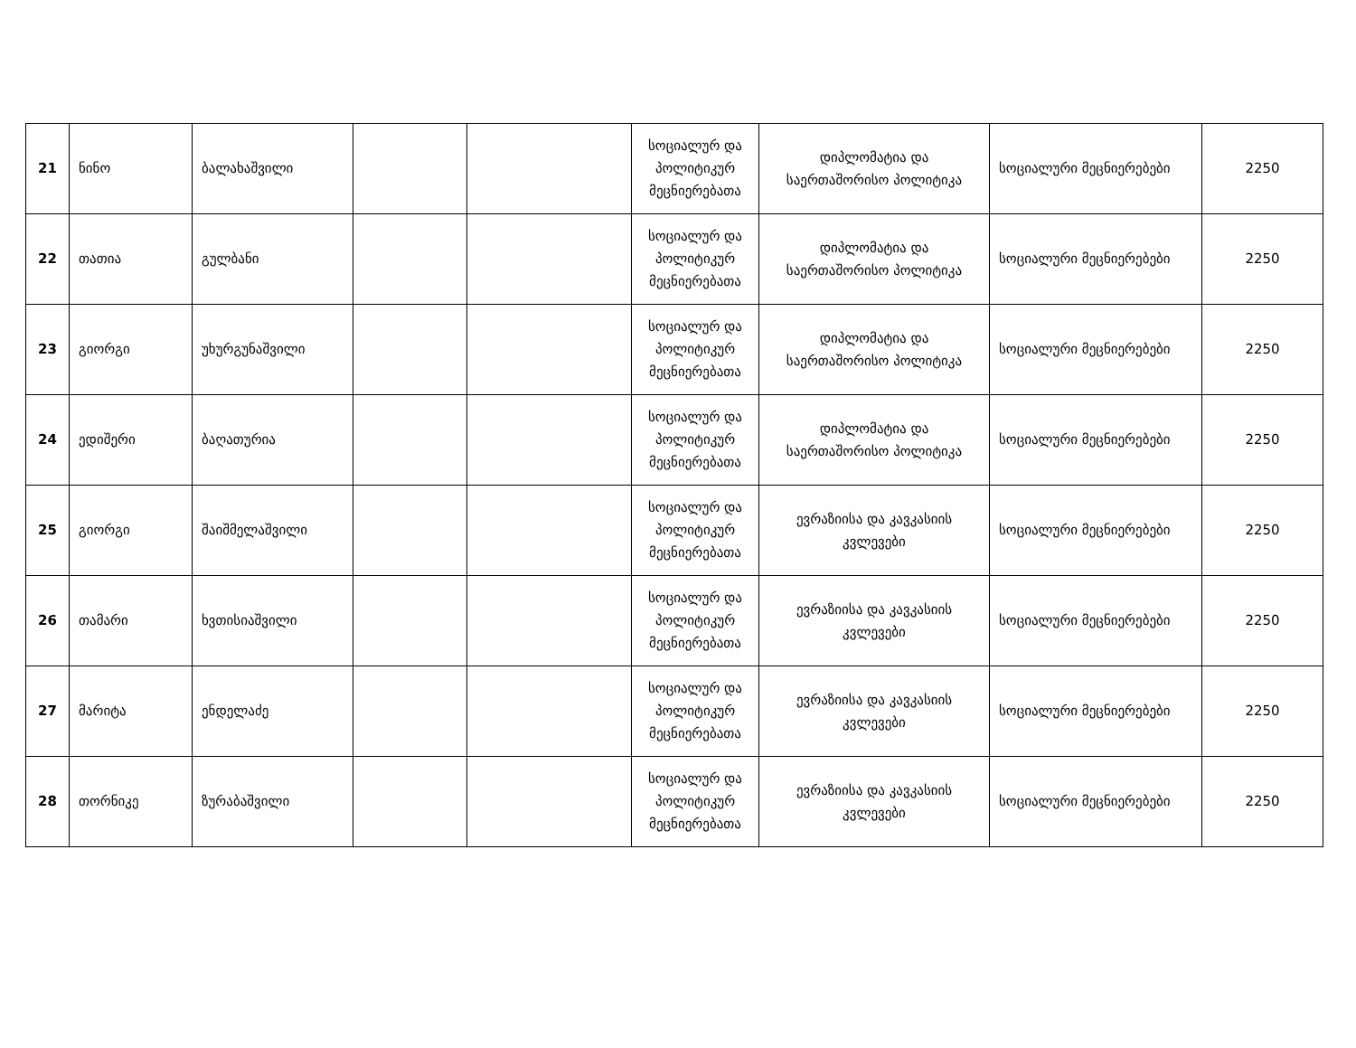| 21 | ნინო | ბალახაშვილი | | | სოციალურ და პოლიტიკურ მეცნიერებათა | დიპლომატია და საერთაშორისო პოლიტიკა | სოციალური მეცნიერებები | 2250 |
| 22 | თათია | გულბანი | | | სოციალურ და პოლიტიკურ მეცნიერებათა | დიპლომატია და საერთაშორისო პოლიტიკა | სოციალური მეცნიერებები | 2250 |
| 23 | გიორგი | უხურგუნაშვილი | | | სოციალურ და პოლიტიკურ მეცნიერებათა | დიპლომატია და საერთაშორისო პოლიტიკა | სოციალური მეცნიერებები | 2250 |
| 24 | ედიშერი | ბაღათურია | | | სოციალურ და პოლიტიკურ მეცნიერებათა | დიპლომატია და საერთაშორისო პოლიტიკა | სოციალური მეცნიერებები | 2250 |
| 25 | გიორგი | შაიშმელაშვილი | | | სოციალურ და პოლიტიკურ მეცნიერებათა | ევრაზიისა და კავკასიის კვლევები | სოციალური მეცნიერებები | 2250 |
| 26 | თამარი | ხვთისიაშვილი | | | სოციალურ და პოლიტიკურ მეცნიერებათა | ევრაზიისა და კავკასიის კვლევები | სოციალური მეცნიერებები | 2250 |
| 27 | მარიტა | ენდელაძე | | | სოციალურ და პოლიტიკურ მეცნიერებათა | ევრაზიისა და კავკასიის კვლევები | სოციალური მეცნიერებები | 2250 |
| 28 | თორნიკე | ზურაბაშვილი | | | სოციალურ და პოლიტიკურ მეცნიერებათა | ევრაზიისა და კავკასიის კვლევები | სოციალური მეცნიერებები | 2250 |